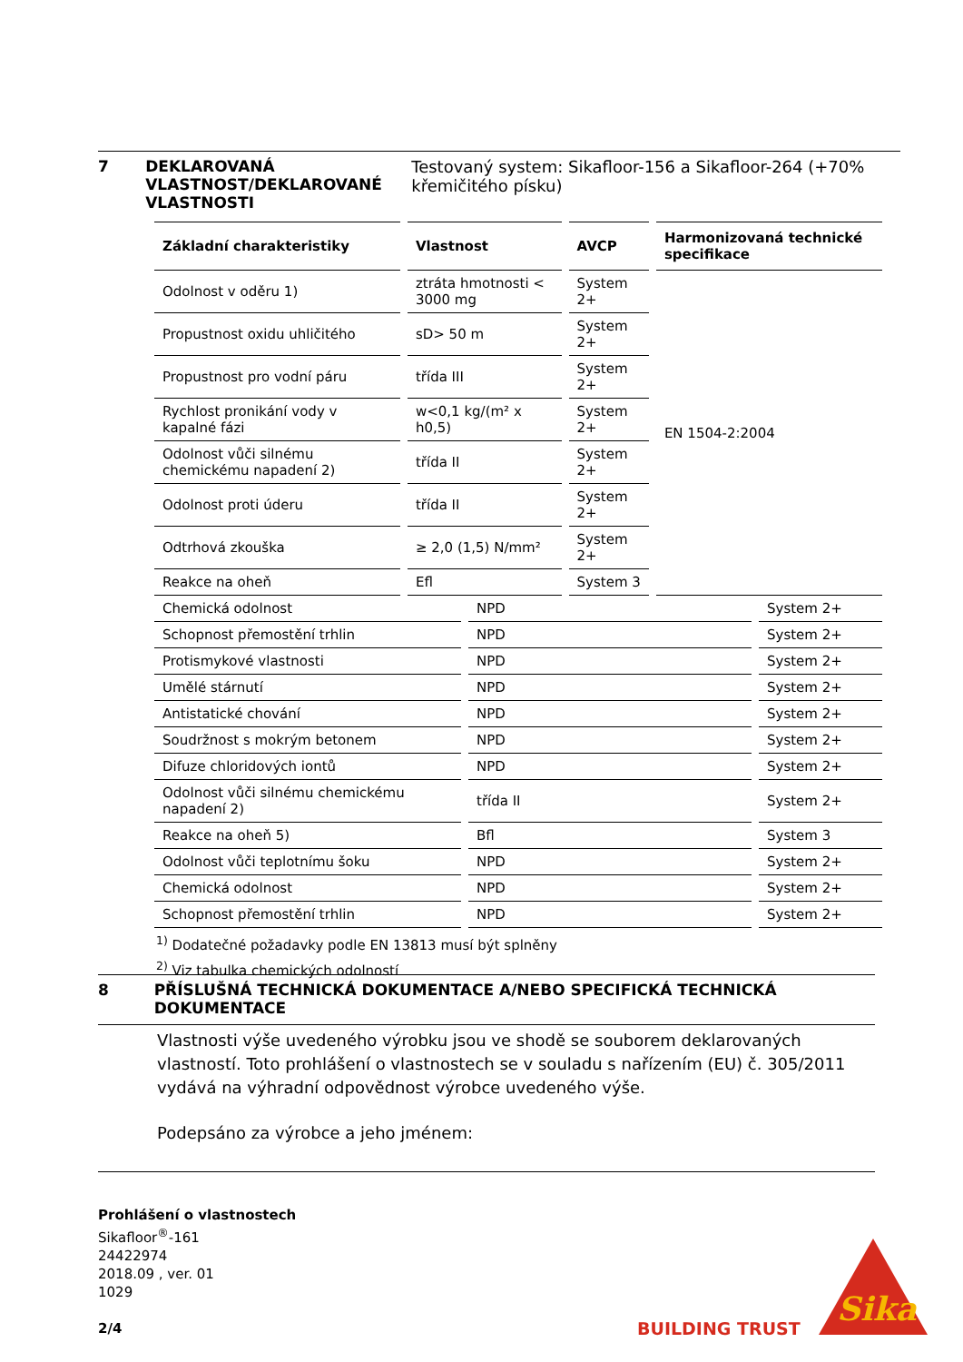7 DEKLAROVANÁ VLASTNOST/DEKLAROVANÉ VLASTNOSTI
Testovaný system: Sikafloor-156 a Sikafloor-264 (+70% křemičitého písku)
| Základní charakteristiky | Vlastnost | AVCP | Harmonizovaná technické specifikace |
| --- | --- | --- | --- |
| Odolnost v oděru 1) | ztráta hmotnosti < 3000 mg | System 2+ | EN 1504-2:2004 |
| Propustnost oxidu uhličitého | sD> 50 m | System 2+ | |
| Propustnost pro vodní páru | třída III | System 2+ | |
| Rychlost pronikání vody v kapalné fázi | w<0,1 kg/(m² x h0,5) | System 2+ | |
| Odolnost vůči silnému chemickému napadení 2) | třída II | System 2+ | |
| Odolnost proti úderu | třída II | System 2+ | |
| Odtrhová zkouška | ≥ 2,0 (1,5) N/mm² | System 2+ | |
| Reakce na oheň | Efl | System 3 | |
| Chemická odolnost | NPD | System 2+ |
| Schopnost přemostění trhlin | NPD | System 2+ |
| Protismykové vlastnosti | NPD | System 2+ |
| Umělé stárnutí | NPD | System 2+ |
| Antistatické chování | NPD | System 2+ |
| Soudržnost s mokrým betonem | NPD | System 2+ |
| Difuze chloridových iontů | NPD | System 2+ |
| Odolnost vůči silnému chemickému napadení 2) | třída II | System 2+ |
| Reakce na oheň 5) | Bfl | System 3 |
| Odolnost vůči teplotnímu šoku | NPD | System 2+ |
| Chemická odolnost | NPD | System 2+ |
| Schopnost přemostění trhlin | NPD | System 2+ |
<sup>1)</sup> Dodatečné požadavky podle EN 13813 musí být splněny
<sup>2)</sup> Viz tabulka chemických odolností
8 PŘÍSLUŠNÁ TECHNICKÁ DOKUMENTACE A/NEBO SPECIFICKÁ TECHNICKÁ DOKUMENTACE
Vlastnosti výše uvedeného výrobku jsou ve shodě se souborem deklarovaných vlastností. Toto prohlášení o vlastnostech se v souladu s nařízením (EU) č. 305/2011 vydává na výhradní odpovědnost výrobce uvedeného výše.
Podepsáno za výrobce a jeho jménem:
Prohlášení o vlastnostech
Sikafloor<sup>®</sup>-161
24422974
2018.09 , ver. 01
1029
2/4
BUILDING TRUST
Sika